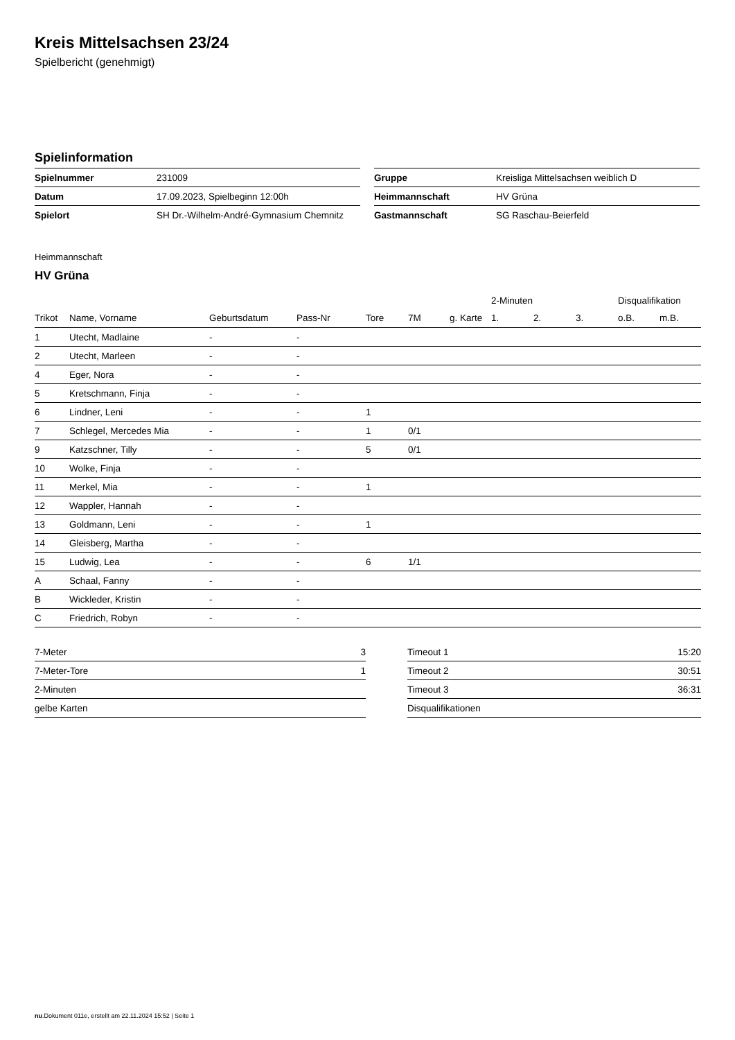Kreis Mittelsachsen 23/24
Spielbericht (genehmigt)
Spielinformation
| Spielnummer | 231009 |
| Datum | 17.09.2023, Spielbeginn 12:00h |
| Spielort | SH Dr.-Wilhelm-André-Gymnasium Chemnitz |
| Gruppe | Kreisliga Mittelsachsen weiblich D |
| Heimmannschaft | HV Grüna |
| Gastmannschaft | SG Raschau-Beierfeld |
Heimmannschaft
HV Grüna
| | | | | | | | 2-Minuten | | | Disqualifikation | |
| --- | --- | --- | --- | --- | --- | --- | --- | --- | --- | --- | --- |
| Trikot | Name, Vorname | Geburtsdatum | Pass-Nr | Tore | 7M | g. Karte | 1. | 2. | 3. | o.B. | m.B. |
| 1 | Utecht, Madlaine | - | - | | | | | | | | |
| 2 | Utecht, Marleen | - | - | | | | | | | | |
| 4 | Eger, Nora | - | - | | | | | | | | |
| 5 | Kretschmann, Finja | - | - | | | | | | | | |
| 6 | Lindner, Leni | - | - | 1 | | | | | | | |
| 7 | Schlegel, Mercedes Mia | - | - | 1 | 0/1 | | | | | | |
| 9 | Katzschner, Tilly | - | - | 5 | 0/1 | | | | | | |
| 10 | Wolke, Finja | - | - | | | | | | | | |
| 11 | Merkel, Mia | - | - | 1 | | | | | | | |
| 12 | Wappler, Hannah | - | - | | | | | | | | |
| 13 | Goldmann, Leni | - | - | 1 | | | | | | | |
| 14 | Gleisberg, Martha | - | - | | | | | | | | |
| 15 | Ludwig, Lea | - | - | 6 | 1/1 | | | | | | |
| A | Schaal, Fanny | - | - | | | | | | | | |
| B | Wickleder, Kristin | - | - | | | | | | | | |
| C | Friedrich, Robyn | - | - | | | | | | | | |
| 7-Meter | 3 |
| 7-Meter-Tore | 1 |
| 2-Minuten | |
| gelbe Karten | |
| Timeout 1 | 15:20 |
| Timeout 2 | 30:51 |
| Timeout 3 | 36:31 |
| Disqualifikationen | |
nu.Dokument 011e, erstellt am 22.11.2024 15:52 | Seite 1